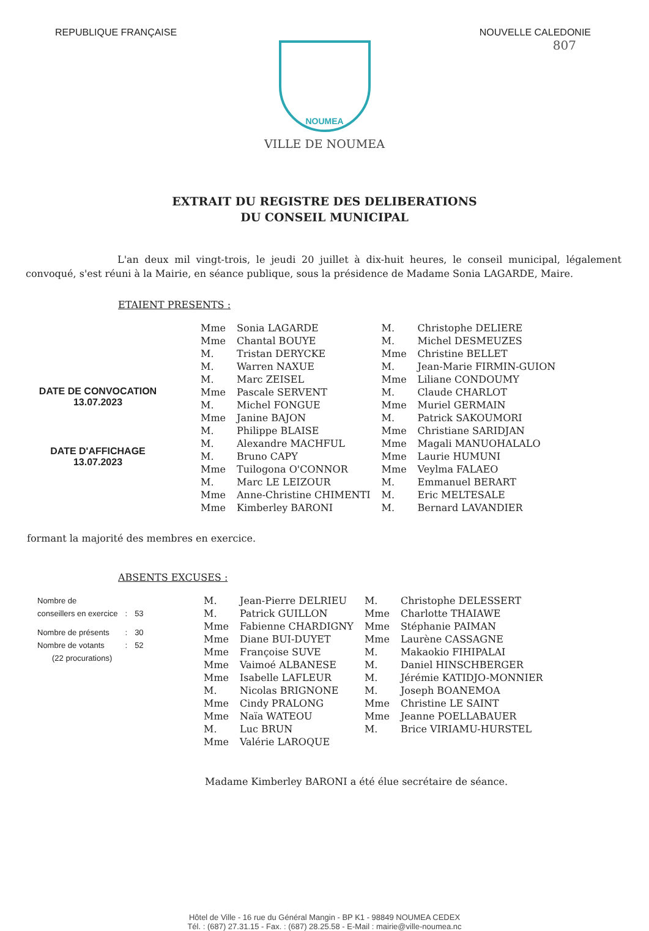REPUBLIQUE FRANÇAISE NOUVELLE CALEDONIE
807
NOUMEA
VILLE DE NOUMEA
EXTRAIT DU REGISTRE DES DELIBERATIONS
DU CONSEIL MUNICIPAL
L'an deux mil vingt-trois, le jeudi 20 juillet à dix-huit heures, le conseil municipal, légalement convoqué, s'est réuni à la Mairie, en séance publique, sous la présidence de Madame Sonia LAGARDE, Maire.
ETAIENT PRESENTS :
DATE DE CONVOCATION
13.07.2023
DATE D'AFFICHAGE
13.07.2023
| Mme | Sonia LAGARDE | M. | Christophe DELIERE |
| Mme | Chantal BOUYE | M. | Michel DESMEUZES |
| M. | Tristan DERYCKE | Mme | Christine BELLET |
| M. | Warren NAXUE | M. | Jean-Marie FIRMIN-GUION |
| M. | Marc ZEISEL | Mme | Liliane CONDOUMY |
| Mme | Pascale SERVENT | M. | Claude CHARLOT |
| M. | Michel FONGUE | Mme | Muriel GERMAIN |
| Mme | Janine BAJON | M. | Patrick SAKOUMORI |
| M. | Philippe BLAISE | Mme | Christiane SARIDJAN |
| M. | Alexandre MACHFUL | Mme | Magali MANUOHALALO |
| M. | Bruno CAPY | Mme | Laurie HUMUNI |
| Mme | Tuilogona O'CONNOR | Mme | Veylma FALAEO |
| M. | Marc LE LEIZOUR | M. | Emmanuel BERART |
| Mme | Anne-Christine CHIMENTI | M. | Eric MELTESALE |
| Mme | Kimberley BARONI | M. | Bernard LAVANDIER |
formant la majorité des membres en exercice.
ABSENTS EXCUSES :
| Nombre de conseillers en exercice | : | 53 |
| Nombre de présents | : | 30 |
| Nombre de votants | : | 52 |
| (22 procurations) | | |
| M. | Jean-Pierre DELRIEU | M. | Christophe DELESSERT |
| M. | Patrick GUILLON | Mme | Charlotte THAIAWE |
| Mme | Fabienne CHARDIGNY | Mme | Stéphanie PAIMAN |
| Mme | Diane BUI-DUYET | Mme | Laurène CASSAGNE |
| Mme | Françoise SUVE | M. | Makaokio FIHIPALAI |
| Mme | Vaimoé ALBANESE | M. | Daniel HINSCHBERGER |
| Mme | Isabelle LAFLEUR | M. | Jérémie KATIDJO-MONNIER |
| M. | Nicolas BRIGNONE | M. | Joseph BOANEMOA |
| Mme | Cindy PRALONG | Mme | Christine LE SAINT |
| Mme | Naïa WATEOU | Mme | Jeanne POELLABAUER |
| M. | Luc BRUN | M. | Brice VIRIAMU-HURSTEL |
| Mme | Valérie LAROQUE | | |
Madame Kimberley BARONI a été élue secrétaire de séance.
Hôtel de Ville - 16 rue du Général Mangin - BP K1 - 98849 NOUMEA CEDEX
Tél. : (687) 27.31.15 - Fax. : (687) 28.25.58 - E-Mail : mairie@ville-noumea.nc